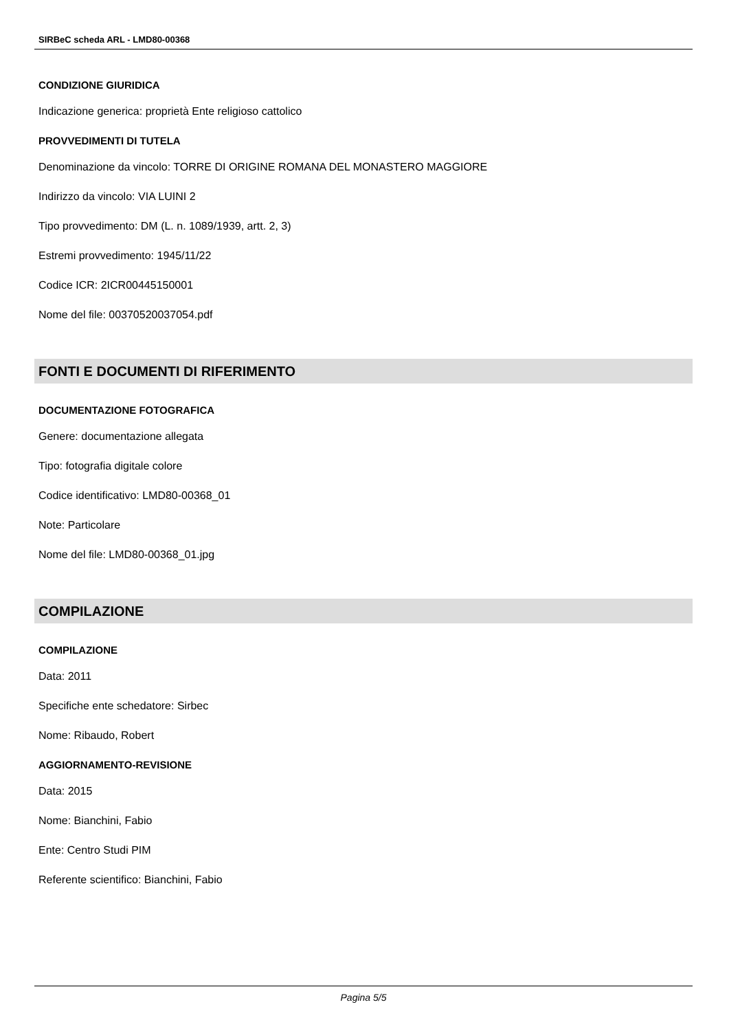SIRBeC scheda ARL - LMD80-00368
CONDIZIONE GIURIDICA
Indicazione generica: proprietà Ente religioso cattolico
PROVVEDIMENTI DI TUTELA
Denominazione da vincolo: TORRE DI ORIGINE ROMANA DEL MONASTERO MAGGIORE
Indirizzo da vincolo: VIA LUINI 2
Tipo provvedimento: DM (L. n. 1089/1939, artt. 2, 3)
Estremi provvedimento: 1945/11/22
Codice ICR: 2ICR00445150001
Nome del file: 00370520037054.pdf
FONTI E DOCUMENTI DI RIFERIMENTO
DOCUMENTAZIONE FOTOGRAFICA
Genere: documentazione allegata
Tipo: fotografia digitale colore
Codice identificativo: LMD80-00368_01
Note: Particolare
Nome del file: LMD80-00368_01.jpg
COMPILAZIONE
COMPILAZIONE
Data: 2011
Specifiche ente schedatore: Sirbec
Nome: Ribaudo, Robert
AGGIORNAMENTO-REVISIONE
Data: 2015
Nome: Bianchini, Fabio
Ente: Centro Studi PIM
Referente scientifico: Bianchini, Fabio
Pagina 5/5